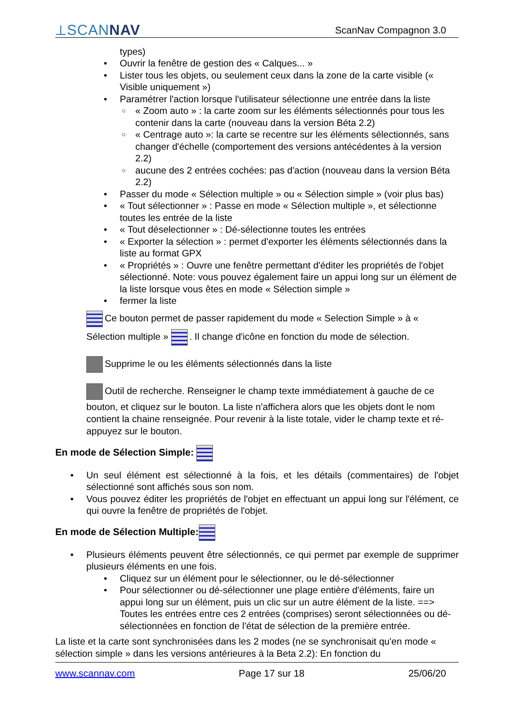⟂SCANNAV ScanNav Compagnon 3.0
types)
Ouvrir la fenêtre de gestion des « Calques... »
Lister tous les objets, ou seulement ceux dans la zone de la carte visible (« Visible uniquement »)
Paramétrer l'action lorsque l'utilisateur sélectionne une entrée dans la liste
« Zoom auto » : la carte zoom sur les éléments sélectionnés pour tous les contenir dans la carte (nouveau dans la version Béta 2.2)
« Centrage auto »: la carte se recentre sur les éléments sélectionnés, sans changer d'échelle (comportement des versions antécédentes à la version 2.2)
aucune des 2 entrées cochées: pas d'action (nouveau dans la version Béta 2.2)
Passer du mode « Sélection multiple » ou « Sélection simple » (voir plus bas)
« Tout sélectionner » : Passe en mode « Sélection multiple », et sélectionne toutes les entrée de la liste
« Tout déselectionner » : Dé-sélectionne toutes les entrées
« Exporter la sélection » : permet d'exporter les éléments sélectionnés dans la liste au format GPX
« Propriétés » : Ouvre une fenêtre permettant d'éditer les propriétés de l'objet sélectionné. Note: vous pouvez également faire un appui long sur un élément de la liste lorsque vous êtes en mode « Sélection simple »
fermer la liste
Ce bouton permet de passer rapidement du mode « Selection Simple » à « Sélection multiple » . Il change d'icône en fonction du mode de sélection.
Supprime le ou les éléments sélectionnés dans la liste
Outil de recherche. Renseigner le champ texte immédiatement à gauche de ce bouton, et cliquez sur le bouton. La liste n'affichera alors que les objets dont le nom contient la chaine renseignée. Pour revenir à la liste totale, vider le champ texte et ré-appuyez sur le bouton.
En mode de Sélection Simple:
Un seul élément est sélectionné à la fois, et les détails (commentaires) de l'objet sélectionné sont affichés sous son nom.
Vous pouvez éditer les propriétés de l'objet en effectuant un appui long sur l'élément, ce qui ouvre la fenêtre de propriétés de l'objet.
En mode de Sélection Multiple:
Plusieurs éléments peuvent être sélectionnés, ce qui permet par exemple de supprimer plusieurs éléments en une fois.
Cliquez sur un élément pour le sélectionner, ou le dé-sélectionner
Pour sélectionner ou dé-sélectionner une plage entière d'éléments, faire un appui long sur un élément, puis un clic sur un autre élément de la liste. ==> Toutes les entrées entre ces 2 entrées (comprises) seront sélectionnées ou dé-sélectionnées en fonction de l'état de sélection de la première entrée.
La liste et la carte sont synchronisées dans les 2 modes (ne se synchronisait qu'en mode « sélection simple » dans les versions antérieures à la Beta 2.2): En fonction du
www.scannav.com Page 17 sur 18 25/06/20